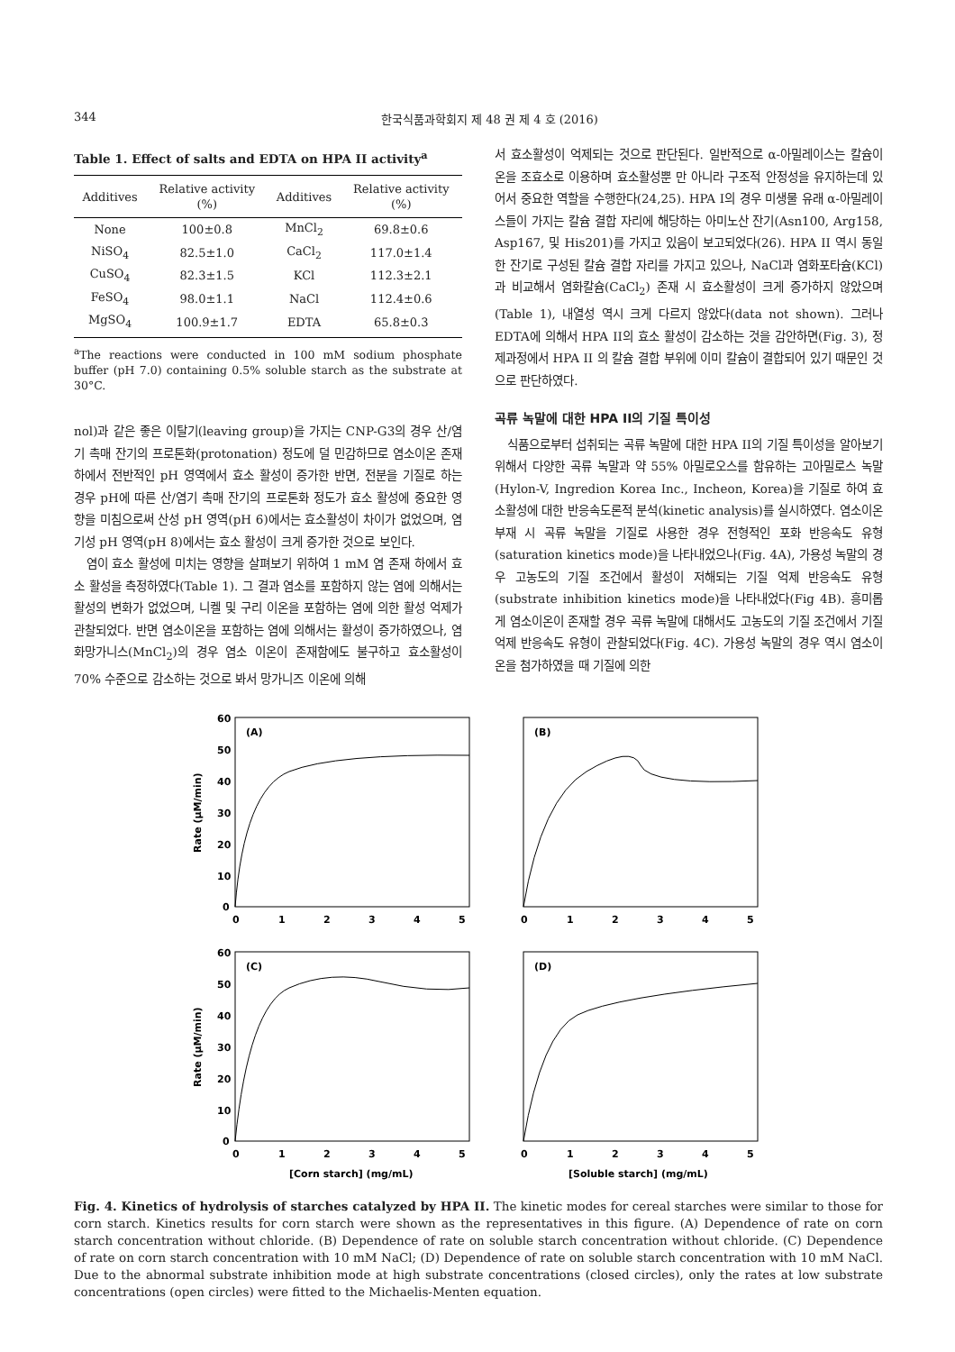344 한국식품과학회지 제 48 권 제 4 호 (2016)
Table 1. Effect of salts and EDTA on HPA II activity<sup>a</sup>
| Additives | Relative activity (%) | Additives | Relative activity (%) |
| --- | --- | --- | --- |
| None | 100±0.8 | MnCl<sub>2</sub> | 69.8±0.6 |
| NiSO<sub>4</sub> | 82.5±1.0 | CaCl<sub>2</sub> | 117.0±1.4 |
| CuSO<sub>4</sub> | 82.3±1.5 | KCl | 112.3±2.1 |
| FeSO<sub>4</sub> | 98.0±1.1 | NaCl | 112.4±0.6 |
| MgSO<sub>4</sub> | 100.9±1.7 | EDTA | 65.8±0.3 |
<sup>a</sup> The reactions were conducted in 100 mM sodium phosphate buffer (pH 7.0) containing 0.5% soluble starch as the substrate at 30°C.
nol)과 같은 좋은 이탈기(leaving group)을 가지는 CNP-G3의 경우 산/염기 촉매 잔기의 프로톤화(protonation) 정도에 덜 민감하므로 염소이온 존재 하에서 전반적인 pH 영역에서 효소 활성이 증가한 반면, 전분을 기질로 하는 경우 pH에 따른 산/염기 촉매 잔기의 프로톤화 정도가 효소 활성에 중요한 영향을 미침으로써 산성 pH 영역(pH 6)에서는 효소활성이 차이가 없었으며, 염기성 pH 영역(pH 8)에서는 효소 활성이 크게 증가한 것으로 보인다.
염이 효소 활성에 미치는 영향을 살펴보기 위하여 1 mM 염 존재 하에서 효소 활성을 측정하였다(Table 1). 그 결과 염소를 포함하지 않는 염에 의해서는 활성의 변화가 없었으며, 니켈 및 구리 이온을 포함하는 염에 의한 활성 억제가 관찰되었다. 반면 염소이온을 포함하는 염에 의해서는 활성이 증가하였으나, 염화망가니스(MnCl<sub>2</sub>)의 경우 염소 이온이 존재함에도 불구하고 효소활성이 70% 수준으로 감소하는 것으로 봐서 망가니즈 이온에 의해
서 효소활성이 억제되는 것으로 판단된다. 일반적으로 α-아밀레이스는 칼슘이온을 조효소로 이용하며 효소활성뿐 만 아니라 구조적 안정성을 유지하는데 있어서 중요한 역할을 수행한다(24,25). HPA I의 경우 미생물 유래 α-아밀레이스들이 가지는 칼슘 결합 자리에 해당하는 아미노산 잔기(Asn100, Arg158, Asp167, 및 His201)를 가지고 있음이 보고되었다(26). HPA II 역시 동일한 잔기로 구성된 칼슘 결합 자리를 가지고 있으나, NaCl과 염화포타슘(KCl)과 비교해서 염화칼슘(CaCl<sub>2</sub>) 존재 시 효소활성이 크게 증가하지 않았으며(Table 1), 내열성 역시 크게 다르지 않았다(data not shown). 그러나 EDTA에 의해서 HPA II의 효소 활성이 감소하는 것을 감안하면(Fig. 3), 정제과정에서 HPA II 의 칼슘 결합 부위에 이미 칼슘이 결합되어 있기 때문인 것으로 판단하였다.
곡류 녹말에 대한 HPA II의 기질 특이성
식품으로부터 섭취되는 곡류 녹말에 대한 HPA II의 기질 특이성을 알아보기 위해서 다양한 곡류 녹말과 약 55% 아밀로오스를 함유하는 고아밀로스 녹말(Hylon-V, Ingredion Korea Inc., Incheon, Korea)을 기질로 하여 효소활성에 대한 반응속도론적 분석(kinetic analysis)를 실시하였다. 염소이온 부재 시 곡류 녹말을 기질로 사용한 경우 전형적인 포화 반응속도 유형(saturation kinetics mode)을 나타내었으나(Fig. 4A), 가용성 녹말의 경우 고농도의 기질 조건에서 활성이 저해되는 기질 억제 반응속도 유형(substrate inhibition kinetics mode)을 나타내었다(Fig 4B). 흥미롭게 염소이온이 존재할 경우 곡류 녹말에 대해서도 고농도의 기질 조건에서 기질 억제 반응속도 유형이 관찰되었다(Fig. 4C). 가용성 녹말의 경우 역시 염소이온을 첨가하였을 때 기질에 의한
(A)
(B)
(C)
(D)
60
50
40
30
20
10
0
60
50
40
30
20
10
0
0
1
2
3
4
5
0
1
2
3
4
5
0
1
2
3
4
5
0
1
2
3
4
5
Rate (μM/min)
Rate (μM/min)
[Corn starch] (mg/mL)
[Soluble starch] (mg/mL)
Fig. 4. Kinetics of hydrolysis of starches catalyzed by HPA II. The kinetic modes for cereal starches were similar to those for corn starch. Kinetics results for corn starch were shown as the representatives in this figure. (A) Dependence of rate on corn starch concentration without chloride. (B) Dependence of rate on soluble starch concentration without chloride. (C) Dependence of rate on corn starch concentration with 10 mM NaCl; (D) Dependence of rate on soluble starch concentration with 10 mM NaCl. Due to the abnormal substrate inhibition mode at high substrate concentrations (closed circles), only the rates at low substrate concentrations (open circles) were fitted to the Michaelis-Menten equation.